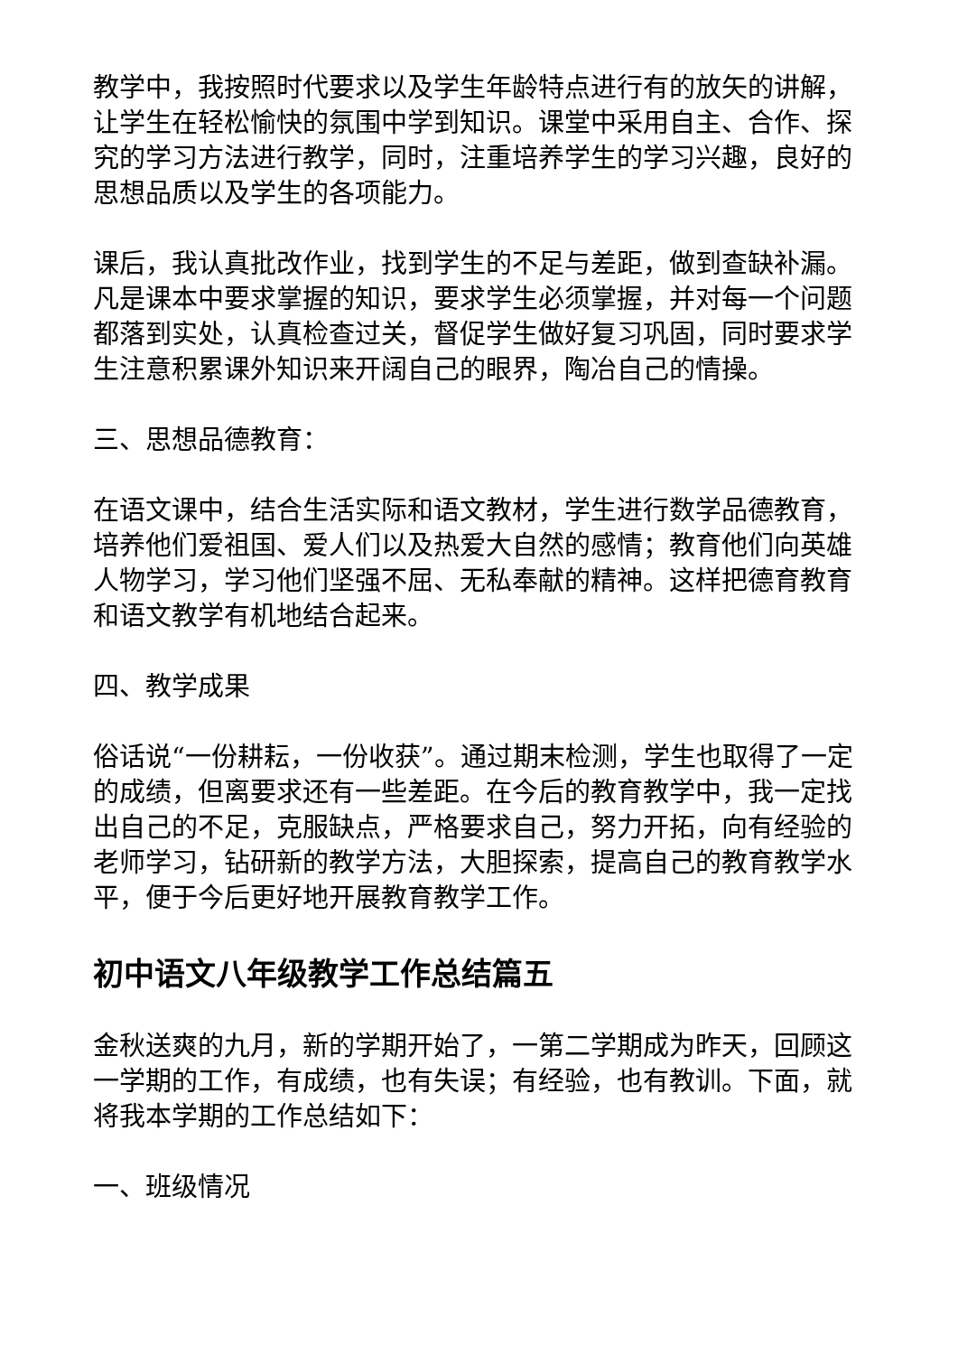教学中，我按照时代要求以及学生年龄特点进行有的放矢的讲解，让学生在轻松愉快的氛围中学到知识。课堂中采用自主、合作、探究的学习方法进行教学，同时，注重培养学生的学习兴趣，良好的思想品质以及学生的各项能力。
课后，我认真批改作业，找到学生的不足与差距，做到查缺补漏。凡是课本中要求掌握的知识，要求学生必须掌握，并对每一个问题都落到实处，认真检查过关，督促学生做好复习巩固，同时要求学生注意积累课外知识来开阔自己的眼界，陶冶自己的情操。
三、思想品德教育：
在语文课中，结合生活实际和语文教材，学生进行数学品德教育，培养他们爱祖国、爱人们以及热爱大自然的感情；教育他们向英雄人物学习，学习他们坚强不屈、无私奉献的精神。这样把德育教育和语文教学有机地结合起来。
四、教学成果
俗话说“一份耕耘，一份收获”。通过期末检测，学生也取得了一定的成绩，但离要求还有一些差距。在今后的教育教学中，我一定找出自己的不足，克服缺点，严格要求自己，努力开拓，向有经验的老师学习，钻研新的教学方法，大胆探索，提高自己的教育教学水平，便于今后更好地开展教育教学工作。
初中语文八年级教学工作总结篇五
金秋送爽的九月，新的学期开始了，一第二学期成为昨天，回顾这一学期的工作，有成绩，也有失误；有经验，也有教训。下面，就将我本学期的工作总结如下：
一、班级情况